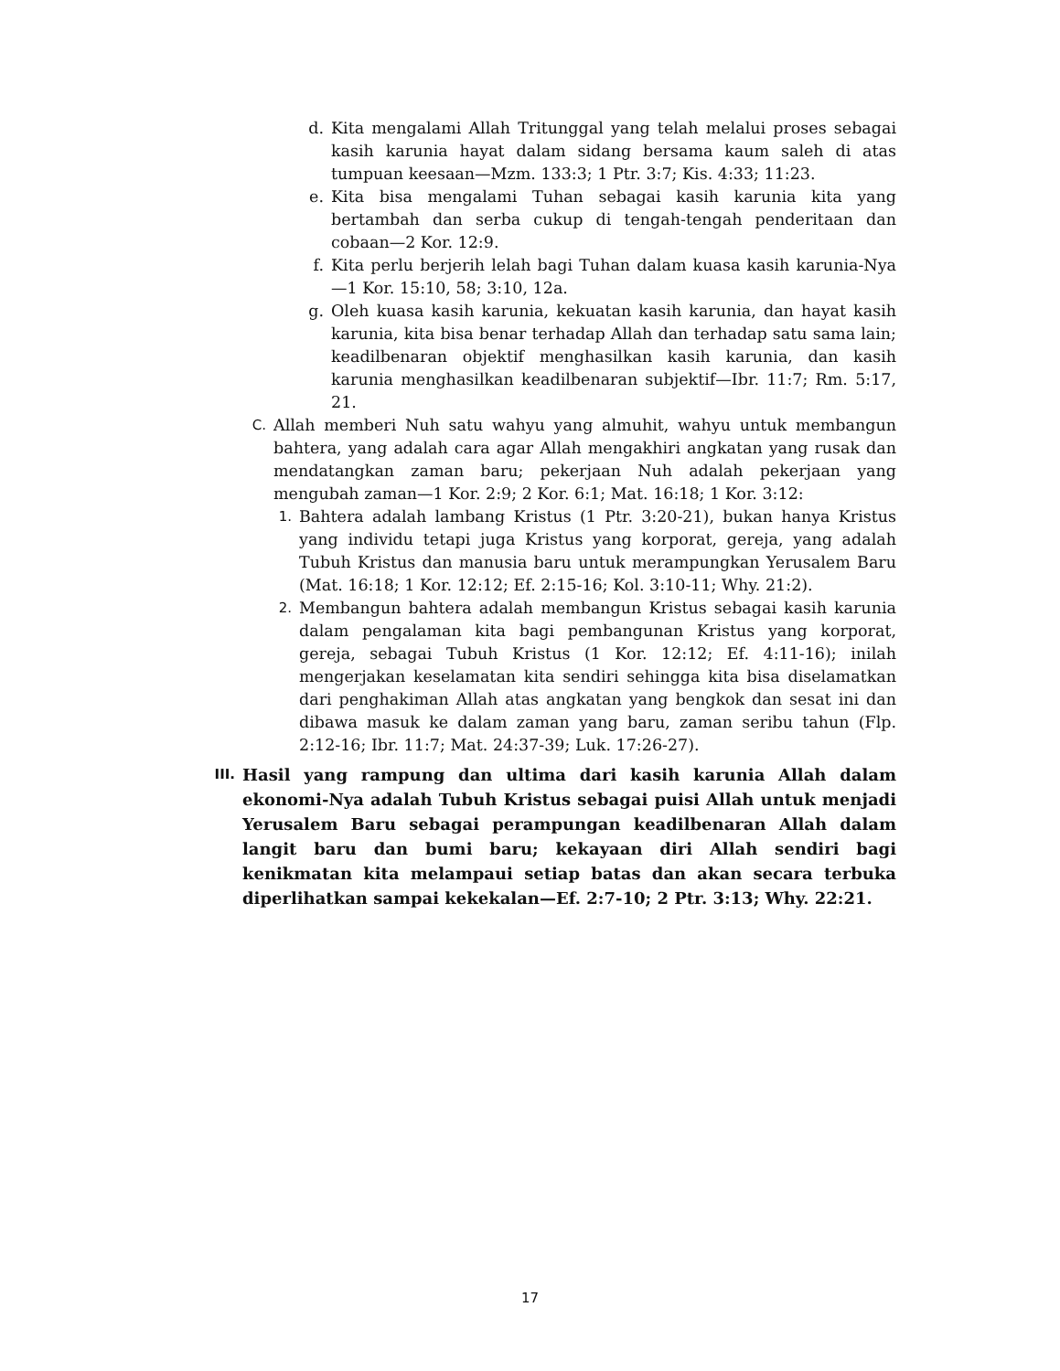d. Kita mengalami Allah Tritunggal yang telah melalui proses sebagai kasih karunia hayat dalam sidang bersama kaum saleh di atas tumpuan keesaan—Mzm. 133:3; 1 Ptr. 3:7; Kis. 4:33; 11:23.
e. Kita bisa mengalami Tuhan sebagai kasih karunia kita yang bertambah dan serba cukup di tengah-tengah penderitaan dan cobaan—2 Kor. 12:9.
f. Kita perlu berjerih lelah bagi Tuhan dalam kuasa kasih karunia-Nya—1 Kor. 15:10, 58; 3:10, 12a.
g. Oleh kuasa kasih karunia, kekuatan kasih karunia, dan hayat kasih karunia, kita bisa benar terhadap Allah dan terhadap satu sama lain; keadilbenaran objektif menghasilkan kasih karunia, dan kasih karunia menghasilkan keadilbenaran subjektif—Ibr. 11:7; Rm. 5:17, 21.
C. Allah memberi Nuh satu wahyu yang almuhit, wahyu untuk membangun bahtera, yang adalah cara agar Allah mengakhiri angkatan yang rusak dan mendatangkan zaman baru; pekerjaan Nuh adalah pekerjaan yang mengubah zaman—1 Kor. 2:9; 2 Kor. 6:1; Mat. 16:18; 1 Kor. 3:12:
1. Bahtera adalah lambang Kristus (1 Ptr. 3:20-21), bukan hanya Kristus yang individu tetapi juga Kristus yang korporat, gereja, yang adalah Tubuh Kristus dan manusia baru untuk merampungkan Yerusalem Baru (Mat. 16:18; 1 Kor. 12:12; Ef. 2:15-16; Kol. 3:10-11; Why. 21:2).
2. Membangun bahtera adalah membangun Kristus sebagai kasih karunia dalam pengalaman kita bagi pembangunan Kristus yang korporat, gereja, sebagai Tubuh Kristus (1 Kor. 12:12; Ef. 4:11-16); inilah mengerjakan keselamatan kita sendiri sehingga kita bisa diselamatkan dari penghakiman Allah atas angkatan yang bengkok dan sesat ini dan dibawa masuk ke dalam zaman yang baru, zaman seribu tahun (Flp. 2:12-16; Ibr. 11:7; Mat. 24:37-39; Luk. 17:26-27).
III. Hasil yang rampung dan ultima dari kasih karunia Allah dalam ekonomi-Nya adalah Tubuh Kristus sebagai puisi Allah untuk menjadi Yerusalem Baru sebagai perampungan keadilbenaran Allah dalam langit baru dan bumi baru; kekayaan diri Allah sendiri bagi kenikmatan kita melampaui setiap batas dan akan secara terbuka diperlihatkan sampai kekekalan—Ef. 2:7-10; 2 Ptr. 3:13; Why. 22:21.
17